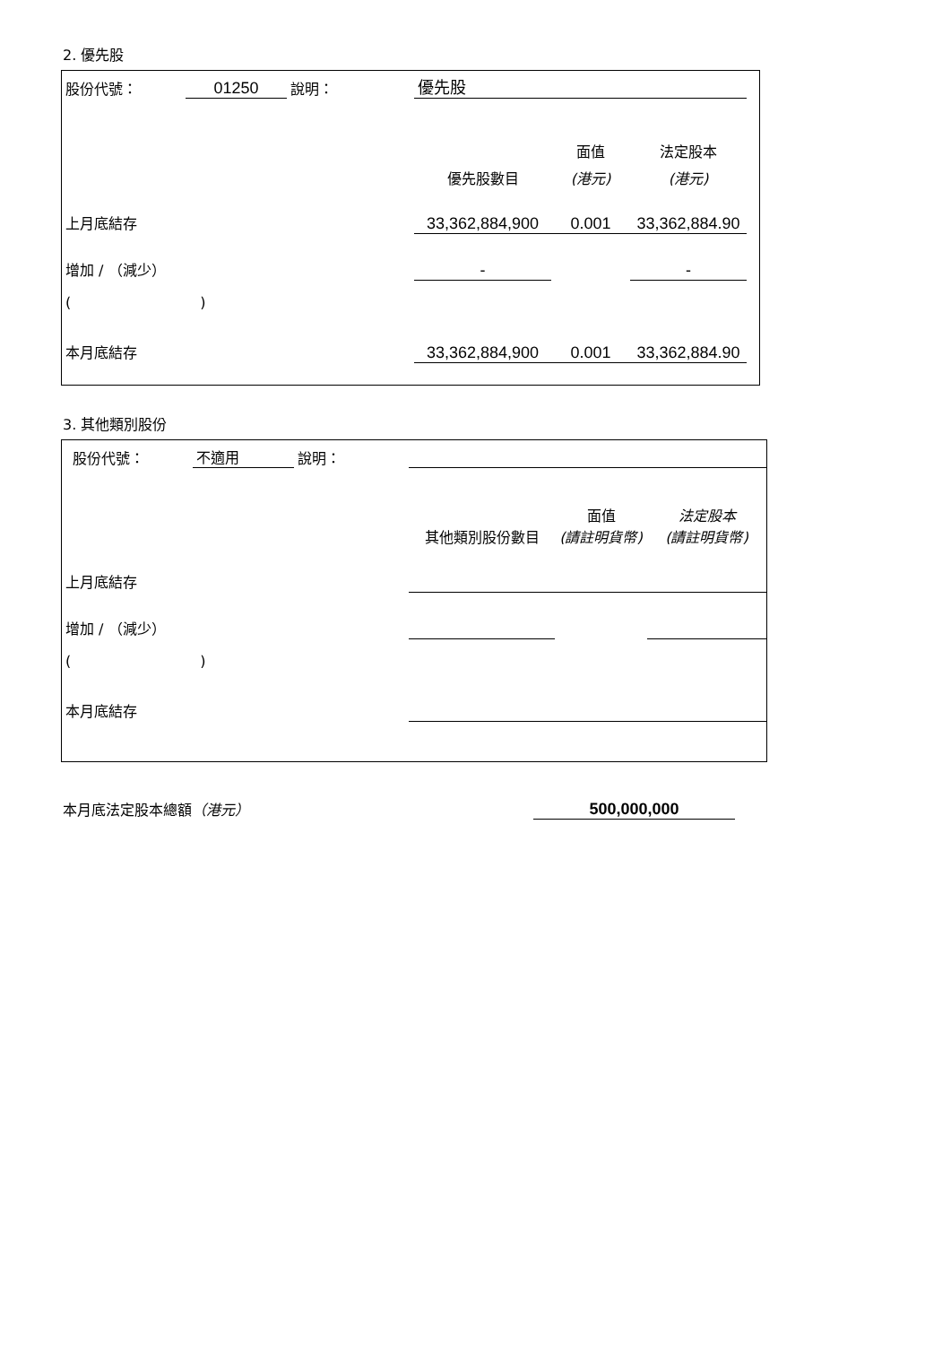2. 優先股
| 股份代號： | 01250 | 說明： | | 優先股 | | | |
| | | | | | 面值 | 法定股本 | |
| | | | | 優先股數目 | (港元) | (港元) | |
| 上月底結存 | | | | 33,362,884,900 | 0.001 | 33,362,884.90 | |
| 增加 / （減少） | | | | - | | - | |
| ( ) | | | | | | | |
| 本月底結存 | | | | 33,362,884,900 | 0.001 | 33,362,884.90 | |
3. 其他類別股份
| 股份代號： | 不適用 | 說明： | | | |
| | | | 其他類別股份數目 | 面值 (請註明貨幣) | 法定股本 (請註明貨幣) |
| 上月底結存 | | | | | |
| 增加 / （減少） | | | | | |
| ( ) | | | | | |
| 本月底結存 | | | | | |
本月底法定股本總額（港元）
500,000,000